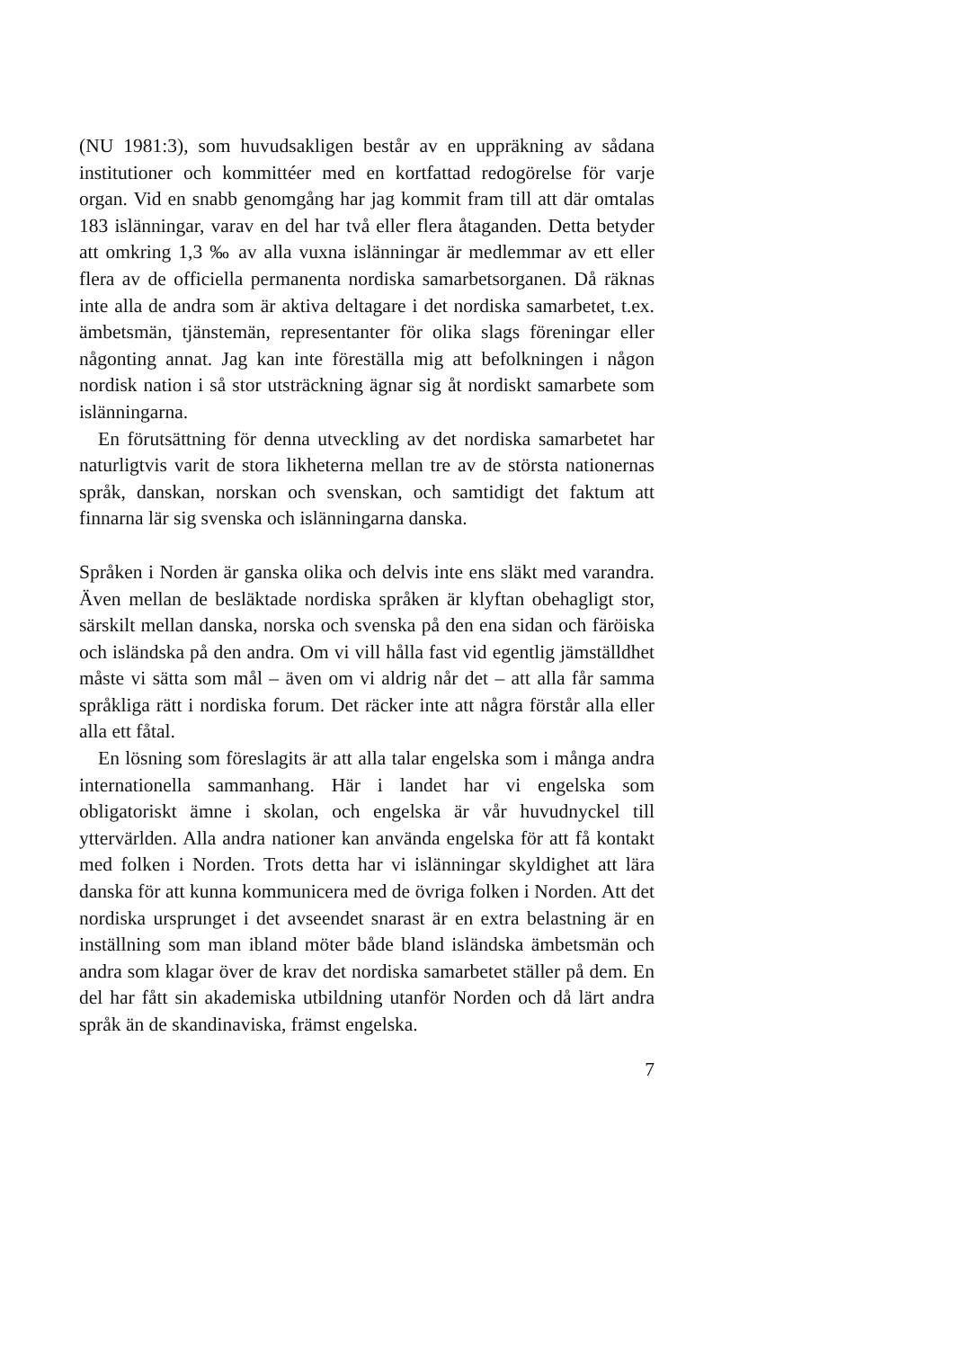(NU 1981:3), som huvudsakligen består av en uppräkning av sådana institutioner och kommittéer med en kortfattad redogörelse för varje organ. Vid en snabb genomgång har jag kommit fram till att där omtalas 183 islänningar, varav en del har två eller flera åtaganden. Detta betyder att omkring 1,3 ‰ av alla vuxna islänningar är medlemmar av ett eller flera av de officiella permanenta nordiska samarbetsorganen. Då räknas inte alla de andra som är aktiva deltagare i det nordiska samarbetet, t.ex. ämbetsmän, tjänstemän, representanter för olika slags föreningar eller någonting annat. Jag kan inte föreställa mig att befolkningen i någon nordisk nation i så stor utsträckning ägnar sig åt nordiskt samarbete som islänningarna.
En förutsättning för denna utveckling av det nordiska samarbetet har naturligtvis varit de stora likheterna mellan tre av de största nationernas språk, danskan, norskan och svenskan, och samtidigt det faktum att finnarna lär sig svenska och islänningarna danska.
Språken i Norden är ganska olika och delvis inte ens släkt med varandra. Även mellan de besläktade nordiska språken är klyftan obehagligt stor, särskilt mellan danska, norska och svenska på den ena sidan och färöiska och isländska på den andra. Om vi vill hålla fast vid egentlig jämställdhet måste vi sätta som mål – även om vi aldrig når det – att alla får samma språkliga rätt i nordiska forum. Det räcker inte att några förstår alla eller alla ett fåtal.
En lösning som föreslagits är att alla talar engelska som i många andra internationella sammanhang. Här i landet har vi engelska som obligatoriskt ämne i skolan, och engelska är vår huvudnyckel till yttervärlden. Alla andra nationer kan använda engelska för att få kontakt med folken i Norden. Trots detta har vi islänningar skyldighet att lära danska för att kunna kommunicera med de övriga folken i Norden. Att det nordiska ursprunget i det avseendet snarast är en extra belastning är en inställning som man ibland möter både bland isländska ämbetsmän och andra som klagar över de krav det nordiska samarbetet ställer på dem. En del har fått sin akademiska utbildning utanför Norden och då lärt andra språk än de skandinaviska, främst engelska.
7